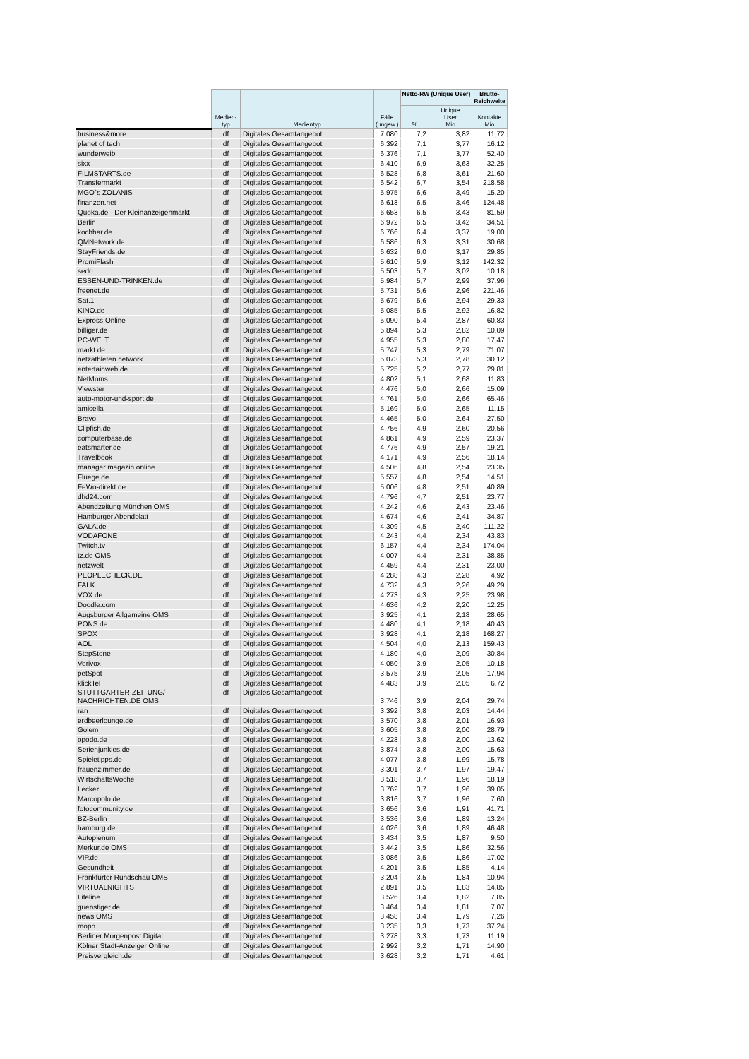| | Medien- typ | Medientyp | Fälle (ungew.) | Netto-RW (Unique User) | | Brutto- Reichweite |
| --- | --- | --- | --- | --- | --- | --- |
| | | | | % | Unique User Mio | Kontakte Mio |
| business&more | df | Digitales Gesamtangebot | 7.080 | 7,2 | 3,82 | 11,72 |
| planet of tech | df | Digitales Gesamtangebot | 6.392 | 7,1 | 3,77 | 16,12 |
| wunderweib | df | Digitales Gesamtangebot | 6.376 | 7,1 | 3,77 | 52,40 |
| sixx | df | Digitales Gesamtangebot | 6.410 | 6,9 | 3,63 | 32,25 |
| FILMSTARTS.de | df | Digitales Gesamtangebot | 6.528 | 6,8 | 3,61 | 21,60 |
| Transfermarkt | df | Digitales Gesamtangebot | 6.542 | 6,7 | 3,54 | 218,58 |
| MGO`s ZOLANIS | df | Digitales Gesamtangebot | 5.975 | 6,6 | 3,49 | 15,20 |
| finanzen.net | df | Digitales Gesamtangebot | 6.618 | 6,5 | 3,46 | 124,48 |
| Quoka.de - Der Kleinanzeigenmarkt | df | Digitales Gesamtangebot | 6.653 | 6,5 | 3,43 | 81,59 |
| Berlin | df | Digitales Gesamtangebot | 6.972 | 6,5 | 3,42 | 34,51 |
| kochbar.de | df | Digitales Gesamtangebot | 6.766 | 6,4 | 3,37 | 19,00 |
| QMNetwork.de | df | Digitales Gesamtangebot | 6.586 | 6,3 | 3,31 | 30,68 |
| StayFriends.de | df | Digitales Gesamtangebot | 6.632 | 6,0 | 3,17 | 29,85 |
| PromiFlash | df | Digitales Gesamtangebot | 5.610 | 5,9 | 3,12 | 142,32 |
| sedo | df | Digitales Gesamtangebot | 5.503 | 5,7 | 3,02 | 10,18 |
| ESSEN-UND-TRINKEN.de | df | Digitales Gesamtangebot | 5.984 | 5,7 | 2,99 | 37,96 |
| freenet.de | df | Digitales Gesamtangebot | 5.731 | 5,6 | 2,96 | 221,46 |
| Sat.1 | df | Digitales Gesamtangebot | 5.679 | 5,6 | 2,94 | 29,33 |
| KINO.de | df | Digitales Gesamtangebot | 5.085 | 5,5 | 2,92 | 16,82 |
| Express Online | df | Digitales Gesamtangebot | 5.090 | 5,4 | 2,87 | 60,83 |
| billiger.de | df | Digitales Gesamtangebot | 5.894 | 5,3 | 2,82 | 10,09 |
| PC-WELT | df | Digitales Gesamtangebot | 4.955 | 5,3 | 2,80 | 17,47 |
| markt.de | df | Digitales Gesamtangebot | 5.747 | 5,3 | 2,79 | 71,07 |
| netzathleten network | df | Digitales Gesamtangebot | 5.073 | 5,3 | 2,78 | 30,12 |
| entertainweb.de | df | Digitales Gesamtangebot | 5.725 | 5,2 | 2,77 | 29,81 |
| NetMoms | df | Digitales Gesamtangebot | 4.802 | 5,1 | 2,68 | 11,83 |
| Viewster | df | Digitales Gesamtangebot | 4.476 | 5,0 | 2,66 | 15,09 |
| auto-motor-und-sport.de | df | Digitales Gesamtangebot | 4.761 | 5,0 | 2,66 | 65,46 |
| amicella | df | Digitales Gesamtangebot | 5.169 | 5,0 | 2,65 | 11,15 |
| Bravo | df | Digitales Gesamtangebot | 4.465 | 5,0 | 2,64 | 27,50 |
| Clipfish.de | df | Digitales Gesamtangebot | 4.756 | 4,9 | 2,60 | 20,56 |
| computerbase.de | df | Digitales Gesamtangebot | 4.861 | 4,9 | 2,59 | 23,37 |
| eatsmarter.de | df | Digitales Gesamtangebot | 4.776 | 4,9 | 2,57 | 19,21 |
| Travelbook | df | Digitales Gesamtangebot | 4.171 | 4,9 | 2,56 | 18,14 |
| manager magazin online | df | Digitales Gesamtangebot | 4.506 | 4,8 | 2,54 | 23,35 |
| Fluege.de | df | Digitales Gesamtangebot | 5.557 | 4,8 | 2,54 | 14,51 |
| FeWo-direkt.de | df | Digitales Gesamtangebot | 5.006 | 4,8 | 2,51 | 40,89 |
| dhd24.com | df | Digitales Gesamtangebot | 4.796 | 4,7 | 2,51 | 23,77 |
| Abendzeitung München OMS | df | Digitales Gesamtangebot | 4.242 | 4,6 | 2,43 | 23,46 |
| Hamburger Abendblatt | df | Digitales Gesamtangebot | 4.674 | 4,6 | 2,41 | 34,87 |
| GALA.de | df | Digitales Gesamtangebot | 4.309 | 4,5 | 2,40 | 111,22 |
| VODAFONE | df | Digitales Gesamtangebot | 4.243 | 4,4 | 2,34 | 43,83 |
| Twitch.tv | df | Digitales Gesamtangebot | 6.157 | 4,4 | 2,34 | 174,04 |
| tz.de OMS | df | Digitales Gesamtangebot | 4.007 | 4,4 | 2,31 | 38,85 |
| netzwelt | df | Digitales Gesamtangebot | 4.459 | 4,4 | 2,31 | 23,00 |
| PEOPLECHECK.DE | df | Digitales Gesamtangebot | 4.288 | 4,3 | 2,28 | 4,92 |
| FALK | df | Digitales Gesamtangebot | 4.732 | 4,3 | 2,26 | 49,29 |
| VOX.de | df | Digitales Gesamtangebot | 4.273 | 4,3 | 2,25 | 23,98 |
| Doodle.com | df | Digitales Gesamtangebot | 4.636 | 4,2 | 2,20 | 12,25 |
| Augsburger Allgemeine OMS | df | Digitales Gesamtangebot | 3.925 | 4,1 | 2,18 | 28,65 |
| PONS.de | df | Digitales Gesamtangebot | 4.480 | 4,1 | 2,18 | 40,43 |
| SPOX | df | Digitales Gesamtangebot | 3.928 | 4,1 | 2,18 | 168,27 |
| AOL | df | Digitales Gesamtangebot | 4.504 | 4,0 | 2,13 | 159,43 |
| StepStone | df | Digitales Gesamtangebot | 4.180 | 4,0 | 2,09 | 30,84 |
| Verivox | df | Digitales Gesamtangebot | 4.050 | 3,9 | 2,05 | 10,18 |
| petSpot | df | Digitales Gesamtangebot | 3.575 | 3,9 | 2,05 | 17,94 |
| klickTel | df | Digitales Gesamtangebot | 4.483 | 3,9 | 2,05 | 6,72 |
| STUTTGARTER-ZEITUNG/- NACHRICHTEN.DE OMS | df | Digitales Gesamtangebot | 3.746 | 3,9 | 2,04 | 29,74 |
| ran | df | Digitales Gesamtangebot | 3.392 | 3,8 | 2,03 | 14,44 |
| erdbeerlounge.de | df | Digitales Gesamtangebot | 3.570 | 3,8 | 2,01 | 16,93 |
| Golem | df | Digitales Gesamtangebot | 3.605 | 3,8 | 2,00 | 28,79 |
| opodo.de | df | Digitales Gesamtangebot | 4.228 | 3,8 | 2,00 | 13,62 |
| Serienjunkies.de | df | Digitales Gesamtangebot | 3.874 | 3,8 | 2,00 | 15,63 |
| Spieletipps.de | df | Digitales Gesamtangebot | 4.077 | 3,8 | 1,99 | 15,78 |
| frauenzimmer.de | df | Digitales Gesamtangebot | 3.301 | 3,7 | 1,97 | 19,47 |
| WirtschaftsWoche | df | Digitales Gesamtangebot | 3.518 | 3,7 | 1,96 | 18,19 |
| Lecker | df | Digitales Gesamtangebot | 3.762 | 3,7 | 1,96 | 39,05 |
| Marcopolo.de | df | Digitales Gesamtangebot | 3.816 | 3,7 | 1,96 | 7,60 |
| fotocommunity.de | df | Digitales Gesamtangebot | 3.656 | 3,6 | 1,91 | 41,71 |
| BZ-Berlin | df | Digitales Gesamtangebot | 3.536 | 3,6 | 1,89 | 13,24 |
| hamburg.de | df | Digitales Gesamtangebot | 4.026 | 3,6 | 1,89 | 46,48 |
| Autoplenum | df | Digitales Gesamtangebot | 3.434 | 3,5 | 1,87 | 9,50 |
| Merkur.de OMS | df | Digitales Gesamtangebot | 3.442 | 3,5 | 1,86 | 32,56 |
| VIP.de | df | Digitales Gesamtangebot | 3.086 | 3,5 | 1,86 | 17,02 |
| Gesundheit | df | Digitales Gesamtangebot | 4.201 | 3,5 | 1,85 | 4,14 |
| Frankfurter Rundschau OMS | df | Digitales Gesamtangebot | 3.204 | 3,5 | 1,84 | 10,94 |
| VIRTUALNIGHTS | df | Digitales Gesamtangebot | 2.891 | 3,5 | 1,83 | 14,85 |
| Lifeline | df | Digitales Gesamtangebot | 3.526 | 3,4 | 1,82 | 7,85 |
| guenstiger.de | df | Digitales Gesamtangebot | 3.464 | 3,4 | 1,81 | 7,07 |
| news OMS | df | Digitales Gesamtangebot | 3.458 | 3,4 | 1,79 | 7,26 |
| mopo | df | Digitales Gesamtangebot | 3.235 | 3,3 | 1,73 | 37,24 |
| Berliner Morgenpost Digital | df | Digitales Gesamtangebot | 3.278 | 3,3 | 1,73 | 11,19 |
| Kölner Stadt-Anzeiger Online | df | Digitales Gesamtangebot | 2.992 | 3,2 | 1,71 | 14,90 |
| Preisvergleich.de | df | Digitales Gesamtangebot | 3.628 | 3,2 | 1,71 | 4,61 |